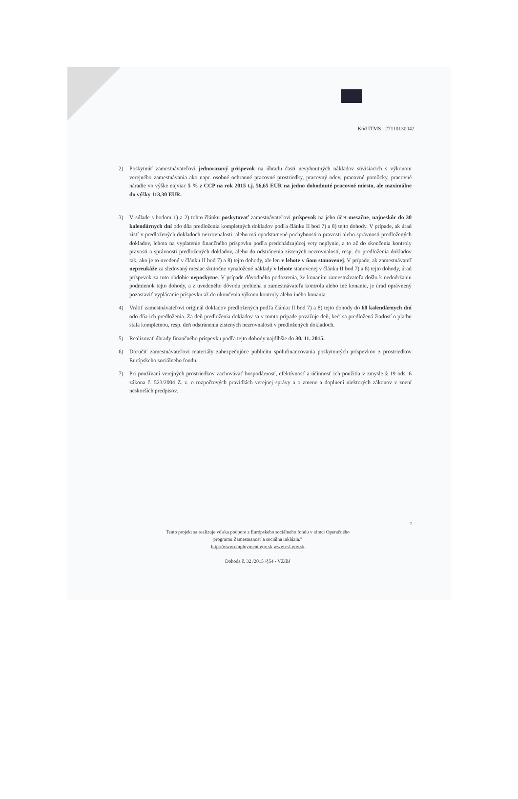Kód ITMS : 27110130042
2) Poskytnúť zamestnávateľovi jednorazový príspevok na úhradu časti nevyhnutných nákladov súvisiacich s výkonom verejného zamestnávania ako napr. osobné ochranné pracovné prostriedky, pracovný odev, pracovné pomôcky, pracovné náradie vo výške najviac 5 % z CCP na rok 2015 t.j. 56,65 EUR na jedno dohodnuté pracovné miesto, ale maximálne do výšky 113,30 EUR.
3) V súlade s bodom 1) a 2) tohto článku poskytovať zamestnávateľovi príspevok na jeho účet mesačne, najneskôr do 30 kalendárnych dní odo dňa predloženia kompletných dokladov podľa článku II bod 7) a 8) tejto dohody. V prípade, ak úrad zistí v predložených dokladoch nezrovnalosti, alebo má opodstatnené pochybnosti o pravosti alebo správnosti predložených dokladov, lehota na vyplatenie finančného príspevku podľa predchádzajúcej vety neplynie, a to až do skončenia kontroly pravosti a správnosti predložených dokladov, alebo do odstránenia zistených nezrovnalostí, resp. do predloženia dokladov tak, ako je to uvedené v článku II bod 7) a 8) tejto dohody, ale len v lehote v ňom stanovenej. V prípade, ak zamestnávateľ nepreukáže za sledovaný mesiac skutočne vynaložené náklady v lehote stanovenej v článku II bod 7) a 8) tejto dohody, úrad príspevok za toto obdobie neposkytne. V prípade dôvodného podozrenia, že konaním zamestnávateľa došlo k nedodržaniu podmienok tejto dohody, a z uvedeného dôvodu prebieha u zamestnávateľa kontrola alebo iné konanie, je úrad oprávnený pozastaviť vyplácanie príspevku až do ukončenia výkonu kontroly alebo iného konania.
4) Vrátiť zamestnávateľovi originál dokladov predložených podľa článku II bod 7) a 8) tejto dohody do 60 kalendárnych dní odo dňa ich predloženia. Za deň predloženia dokladov sa v tomto prípade považuje deň, keď sa predložená žiadosť o platbu stala kompletnou, resp. deň odstránenia zistených nezrovnalostí v predložených dokladoch.
5) Realizovať úhrady finančného príspevku podľa tejto dohody najdlhšie do 30. 11. 2015.
6) Doručiť zamestnávateľovi materiály zabezpečujúce publicitu spolufinancovania poskytnutých príspevkov z prostriedkov Európskeho sociálneho fondu.
7) Pri používaní verejných prostriedkov zachovávať hospodárnosť, efektívnosť a účinnosť ich použitia v zmysle § 19 ods. 6 zákona č. 523/2004 Z. z. o rozpočtových pravidlách verejnej správy a o zmene a doplnení niektorých zákonov v znení neskorších predpisov.
7
Tento projekt sa realizuje vďaka podpore z Európskeho sociálneho fondu v rámci Operačného programu Zamestnanosť a sociálna inklúzia."
http://www.employment.gov.sk www.esf.gov.sk
Dohoda č. 32 /2015 /§54 - VZ/BJ